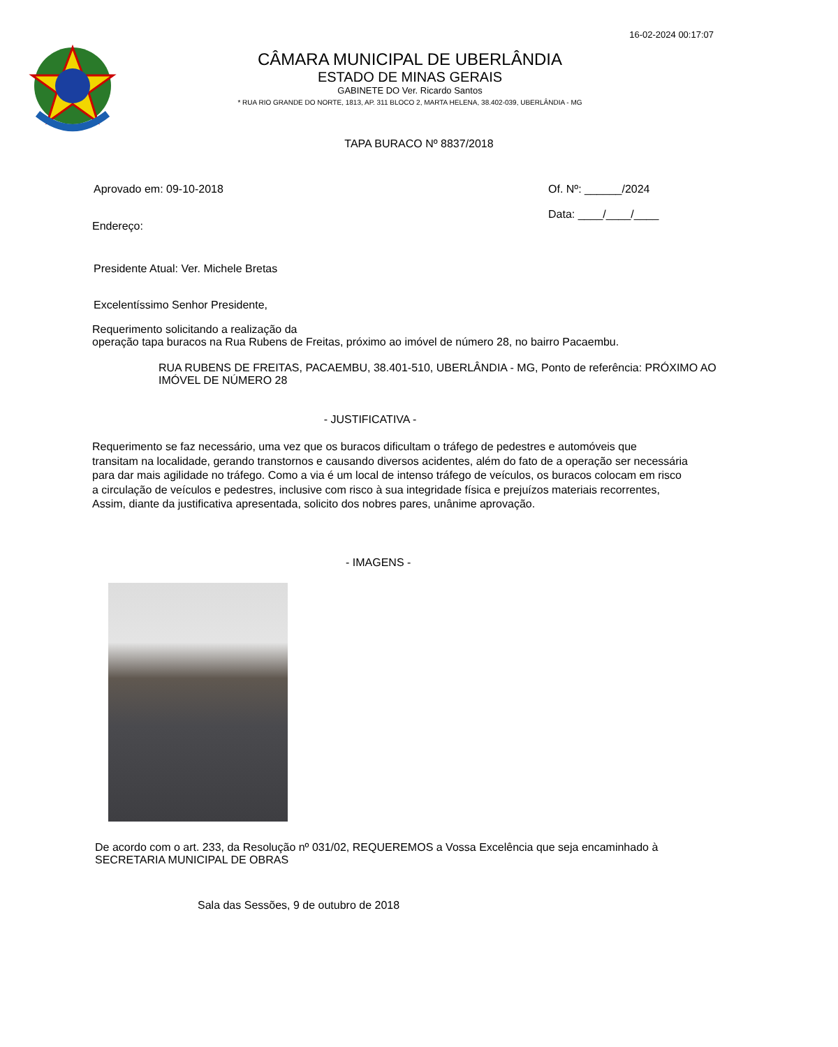16-02-2024 00:17:07
CÂMARA MUNICIPAL DE UBERLÂNDIA
ESTADO DE MINAS GERAIS
GABINETE DO Ver. Ricardo Santos
* RUA RIO GRANDE DO NORTE, 1813, AP. 311 BLOCO 2, MARTA HELENA, 38.402-039, UBERLÂNDIA - MG
TAPA BURACO Nº 8837/2018
Aprovado em: 09-10-2018 Of. Nº: ______/2024
Data: ____/____/____
Endereço:
Presidente Atual: Ver. Michele Bretas
Excelentíssimo Senhor Presidente,
Requerimento solicitando a realização da
operação tapa buracos na Rua Rubens de Freitas, próximo ao imóvel de número 28, no bairro Pacaembu.
RUA RUBENS DE FREITAS, PACAEMBU, 38.401-510, UBERLÂNDIA - MG, Ponto de referência: PRÓXIMO AO IMÓVEL DE NÚMERO 28
- JUSTIFICATIVA -
Requerimento se faz necessário, uma vez que os buracos dificultam o tráfego de pedestres e automóveis que
transitam na localidade, gerando transtornos e causando diversos acidentes, além do fato de a operação ser necessária
para dar mais agilidade no tráfego. Como a via é um local de intenso tráfego de veículos, os buracos colocam em risco
a circulação de veículos e pedestres, inclusive com risco à sua integridade física e prejuízos materiais recorrentes,
Assim, diante da justificativa apresentada, solicito dos nobres pares, unânime aprovação.
- IMAGENS -
De acordo com o art. 233, da Resolução nº 031/02, REQUEREMOS a Vossa Excelência que seja encaminhado à SECRETARIA MUNICIPAL DE OBRAS
Sala das Sessões, 9 de outubro de 2018